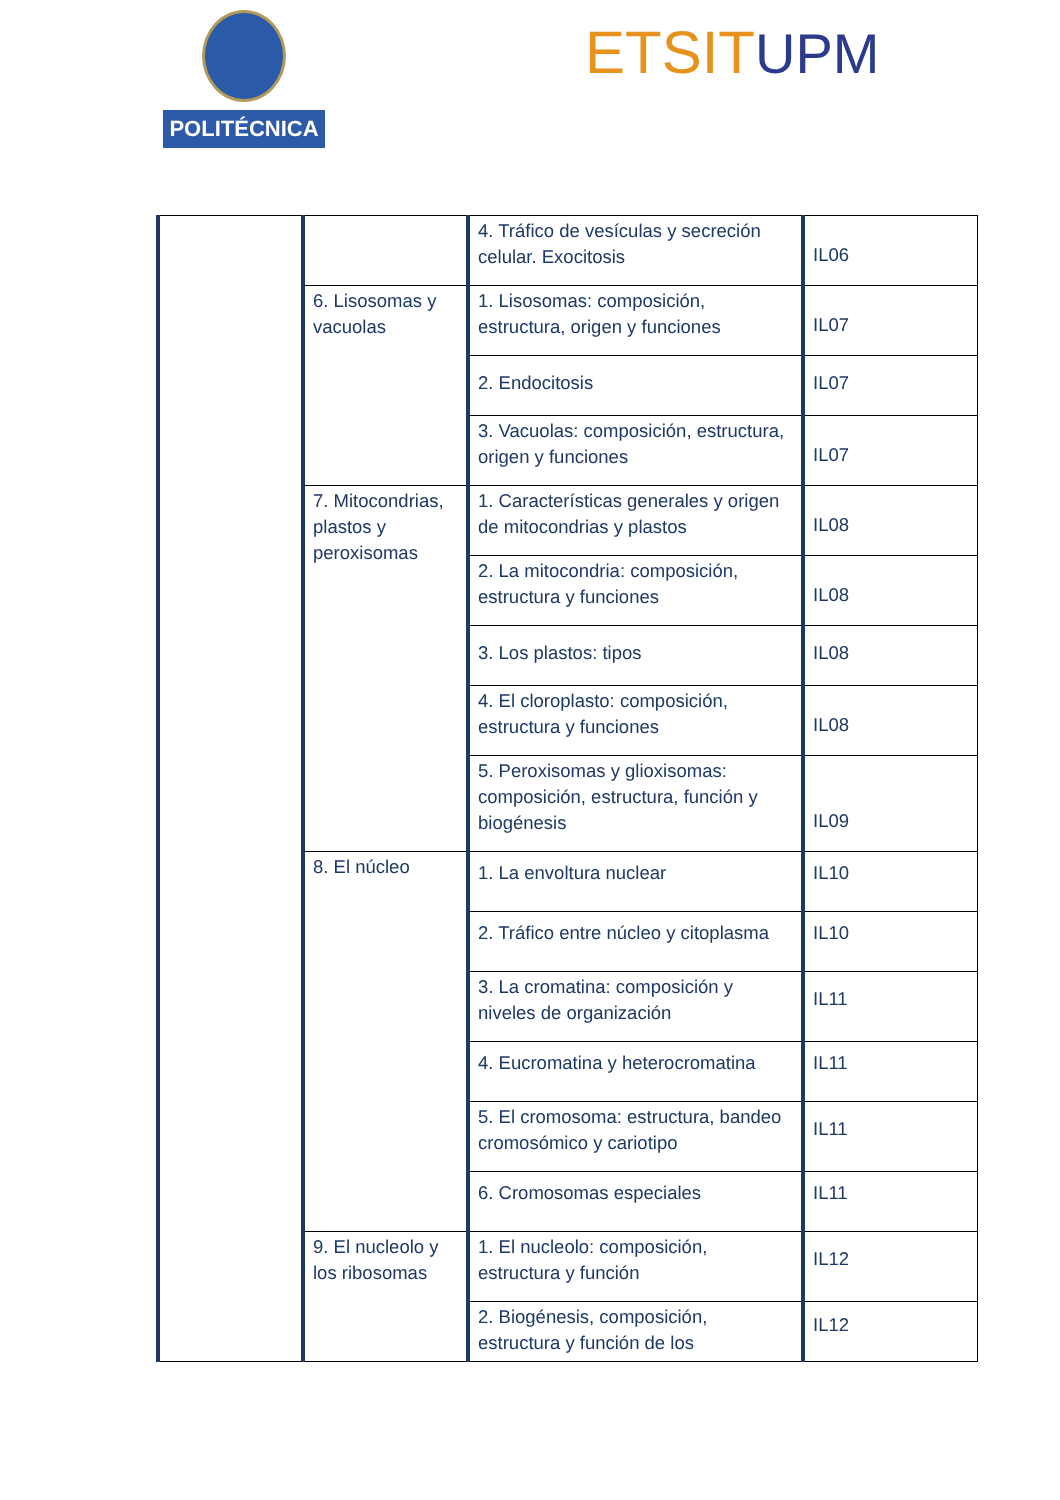POLITÉCNICA ETSIT UPM
| | | 4. Tráfico de vesículas y secreción celular. Exocitosis | IL06 |
| | 6. Lisosomas y vacuolas | 1. Lisosomas: composición, estructura, origen y funciones | IL07 |
| | | 2. Endocitosis | IL07 |
| | | 3. Vacuolas: composición, estructura, origen y funciones | IL07 |
| | 7. Mitocondrias, plastos y peroxisomas | 1. Características generales y origen de mitocondrias y plastos | IL08 |
| | | 2. La mitocondria: composición, estructura y funciones | IL08 |
| | | 3. Los plastos: tipos | IL08 |
| | | 4. El cloroplasto: composición, estructura y funciones | IL08 |
| | | 5. Peroxisomas y glioxisomas: composición, estructura, función y biogénesis | IL09 |
| | 8. El núcleo | 1. La envoltura nuclear | IL10 |
| | | 2. Tráfico entre núcleo y citoplasma | IL10 |
| | | 3. La cromatina: composición y niveles de organización | IL11 |
| | | 4. Eucromatina y heterocromatina | IL11 |
| | | 5. El cromosoma: estructura, bandeo cromosómico y cariotipo | IL11 |
| | | 6. Cromosomas especiales | IL11 |
| | 9. El nucleolo y los ribosomas | 1. El nucleolo: composición, estructura y función | IL12 |
| | | 2. Biogénesis, composición, estructura y función de los | IL12 |